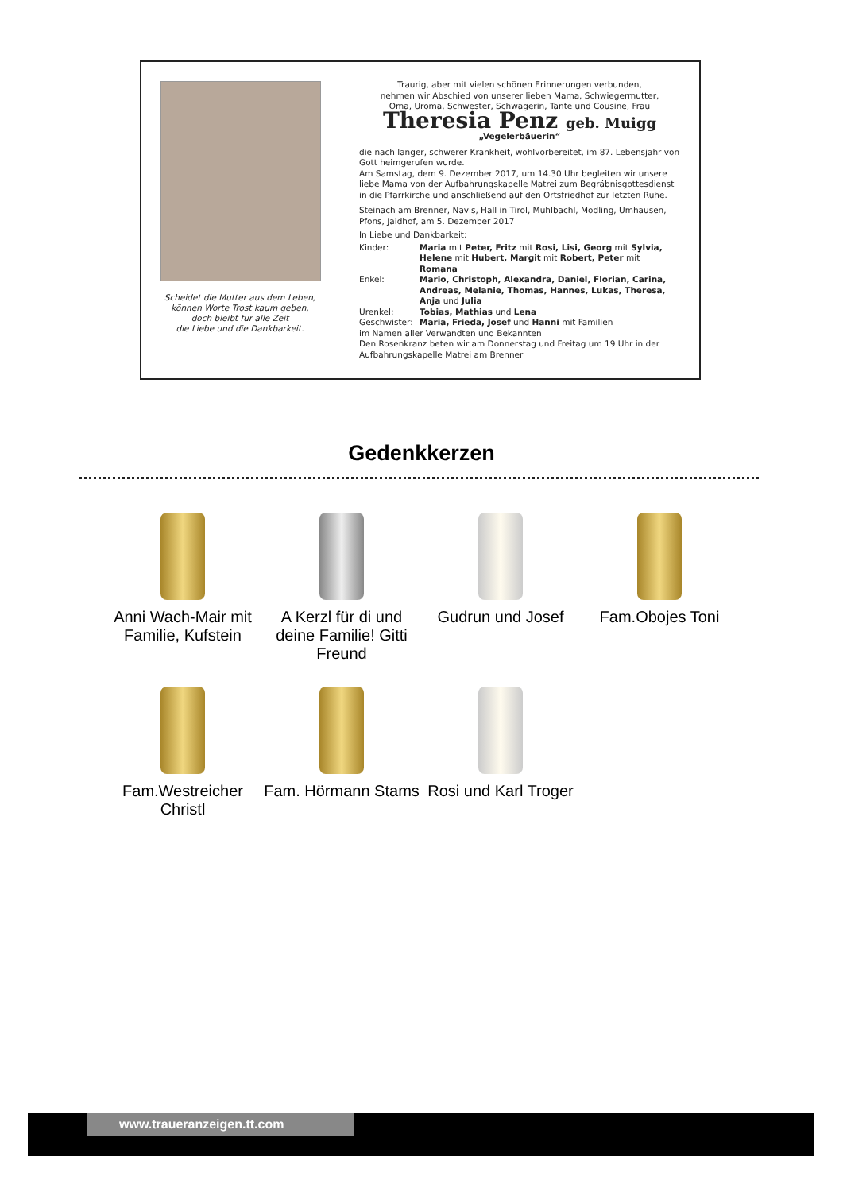Scheidet die Mutter aus dem Leben,
können Worte Trost kaum geben,
doch bleibt für alle Zeit
die Liebe und die Dankbarkeit.
Traurig, aber mit vielen schönen Erinnerungen verbunden,
nehmen wir Abschied von unserer lieben Mama, Schwiegermutter,
Oma, Uroma, Schwester, Schwägerin, Tante und Cousine, Frau
Theresia Penz geb. Muigg
„Vegelerbäuerin“
die nach langer, schwerer Krankheit, wohlvorbereitet, im 87. Lebensjahr von Gott heimgerufen wurde.
Am Samstag, dem 9. Dezember 2017, um 14.30 Uhr begleiten wir unsere liebe Mama von der Aufbahrungskapelle Matrei zum Begräbnisgottesdienst in die Pfarrkirche und anschließend auf den Ortsfriedhof zur letzten Ruhe.
Steinach am Brenner, Navis, Hall in Tirol, Mühlbachl, Mödling, Umhausen, Pfons, Jaidhof, am 5. Dezember 2017
In Liebe und Dankbarkeit:
| Kinder: | Maria mit Peter, Fritz mit Rosi, Lisi, Georg mit Sylvia, Helene mit Hubert, Margit mit Robert, Peter mit Romana |
| Enkel: | Mario, Christoph, Alexandra, Daniel, Florian, Carina, Andreas, Melanie, Thomas, Hannes, Lukas, Theresa, Anja und Julia |
| Urenkel: | Tobias, Mathias und Lena |
| Geschwister: | Maria, Frieda, Josef und Hanni mit Familien |
im Namen aller Verwandten und Bekannten
Den Rosenkranz beten wir am Donnerstag und Freitag um 19 Uhr in der Aufbahrungskapelle Matrei am Brenner
Gedenkkerzen
Anni Wach-Mair mit Familie, Kufstein
A Kerzl für di und deine Familie! Gitti Freund
Gudrun und Josef
Fam.Obojes Toni
Fam.Westreicher Christl
Fam. Hörmann Stams
Rosi und Karl Troger
www.traueranzeigen.tt.com